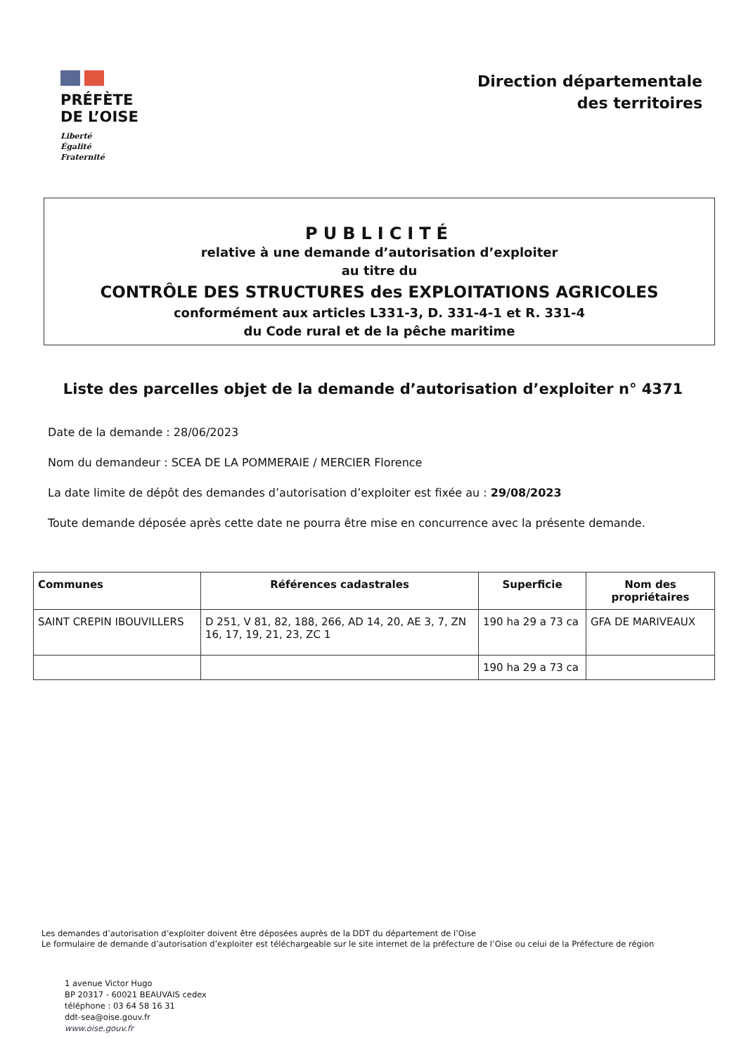PRÉFÈTE
DE L’OISE
Liberté
Égalité
Fraternité
Direction départementale
des territoires
PUBLICITÉ
relative à une demande d’autorisation d’exploiter
au titre du
CONTRÔLE DES STRUCTURES des EXPLOITATIONS AGRICOLES
conformément aux articles L331-3, D. 331-4-1 et R. 331-4
du Code rural et de la pêche maritime
Liste des parcelles objet de la demande d’autorisation d’exploiter n° 4371
Date de la demande : 28/06/2023
Nom du demandeur : SCEA DE LA POMMERAIE / MERCIER Florence
La date limite de dépôt des demandes d’autorisation d’exploiter est fixée au : 29/08/2023
Toute demande déposée après cette date ne pourra être mise en concurrence avec la présente demande.
| Communes | Références cadastrales | Superficie | Nom des propriétaires |
| --- | --- | --- | --- |
| SAINT CREPIN IBOUVILLERS | D 251, V 81, 82, 188, 266, AD 14, 20, AE 3, 7, ZN 16, 17, 19, 21, 23, ZC 1 | 190 ha 29 a 73 ca | GFA DE MARIVEAUX |
| | | 190 ha 29 a 73 ca | |
Les demandes d’autorisation d’exploiter doivent être déposées auprès de la DDT du département de l’Oise
Le formulaire de demande d’autorisation d’exploiter est téléchargeable sur le site internet de la préfecture de l’Oise ou celui de la Préfecture de région
1 avenue Victor Hugo
BP 20317 - 60021 BEAUVAIS cedex
téléphone : 03 64 58 16 31
ddt-sea@oise.gouv.fr
www.oise.gouv.fr